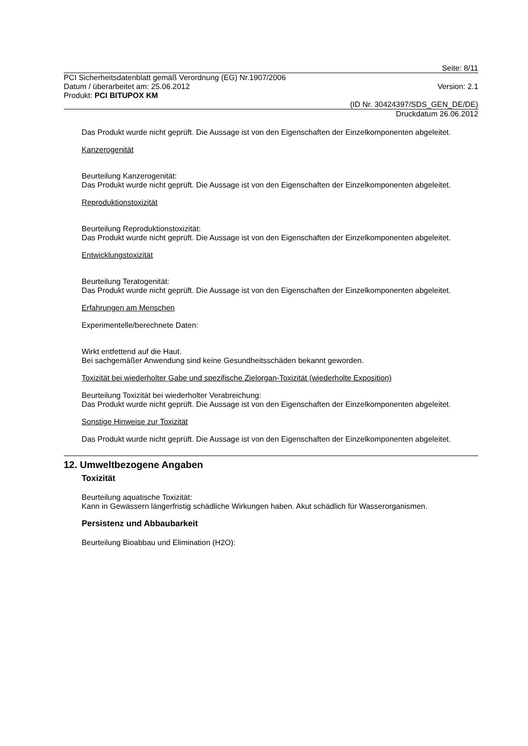Seite: 8/11
PCI Sicherheitsdatenblatt gemäß Verordnung (EG) Nr.1907/2006
Datum / überarbeitet am: 25.06.2012 Version: 2.1
Produkt: PCI BITUPOX KM
(ID Nr. 30424397/SDS_GEN_DE/DE)
Druckdatum 26.06.2012
Das Produkt wurde nicht geprüft. Die Aussage ist von den Eigenschaften der Einzelkomponenten abgeleitet.
Kanzerogenität
Beurteilung Kanzerogenität:
Das Produkt wurde nicht geprüft. Die Aussage ist von den Eigenschaften der Einzelkomponenten abgeleitet.
Reproduktionstoxizität
Beurteilung Reproduktionstoxizität:
Das Produkt wurde nicht geprüft. Die Aussage ist von den Eigenschaften der Einzelkomponenten abgeleitet.
Entwicklungstoxizität
Beurteilung Teratogenität:
Das Produkt wurde nicht geprüft. Die Aussage ist von den Eigenschaften der Einzelkomponenten abgeleitet.
Erfahrungen am Menschen
Experimentelle/berechnete Daten:
Wirkt entfettend auf die Haut.
Bei sachgemäßer Anwendung sind keine Gesundheitsschäden bekannt geworden.
Toxizität bei wiederholter Gabe und spezifische Zielorgan-Toxizität (wiederholte Exposition)
Beurteilung Toxizität bei wiederholter Verabreichung:
Das Produkt wurde nicht geprüft. Die Aussage ist von den Eigenschaften der Einzelkomponenten abgeleitet.
Sonstige Hinweise zur Toxizität
Das Produkt wurde nicht geprüft. Die Aussage ist von den Eigenschaften der Einzelkomponenten abgeleitet.
12. Umweltbezogene Angaben
Toxizität
Beurteilung aquatische Toxizität:
Kann in Gewässern längerfristig schädliche Wirkungen haben. Akut schädlich für Wasserorganismen.
Persistenz und Abbaubarkeit
Beurteilung Bioabbau und Elimination (H2O):